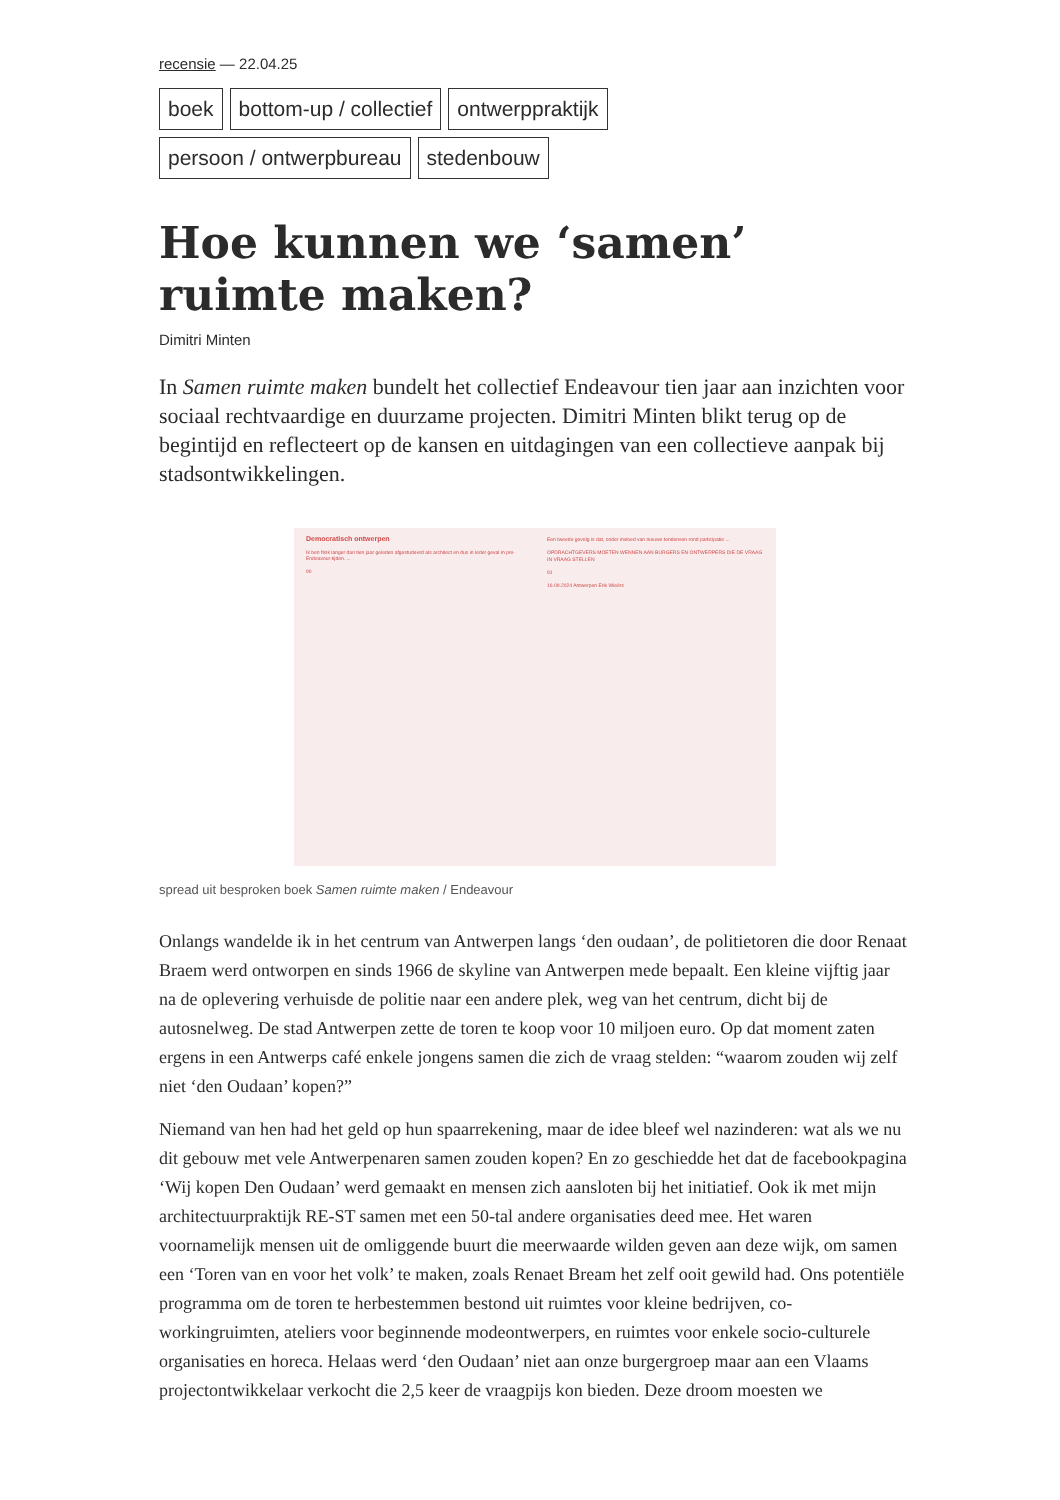recensie — 22.04.25
boek bottom-up / collectief ontwerppraktijk persoon / ontwerpbureau stedenbouw
Hoe kunnen we ‘samen’ ruimte maken?
Dimitri Minten
In Samen ruimte maken bundelt het collectief Endeavour tien jaar aan inzichten voor sociaal rechtvaardige en duurzame projecten. Dimitri Minten blikt terug op de begintijd en reflecteert op de kansen en uitdagingen van een collectieve aanpak bij stadsontwikkelingen.
Democratisch ontwerpen
Ik ben flink langer dan tien jaar geleden afgestudeerd als architect en dus in leder geval in pre-Endeavour-tijden. ...
90
Een tweede gevolg is dat, onder invloed van nieuwe tendensen rond participatie ...
OPDRACHTGEVERS MOETEN WENNEN AAN BURGERS EN ONTWERPERS DIE DE VRAAG IN VRAAG STELLEN
91
16.09.2024 Antwerpen Erik Wieërs
spread uit besproken boek Samen ruimte maken / Endeavour
Onlangs wandelde ik in het centrum van Antwerpen langs ‘den oudaan’, de politietoren die door Renaat Braem werd ontworpen en sinds 1966 de skyline van Antwerpen mede bepaalt. Een kleine vijftig jaar na de oplevering verhuisde de politie naar een andere plek, weg van het centrum, dicht bij de autosnelweg. De stad Antwerpen zette de toren te koop voor 10 miljoen euro. Op dat moment zaten ergens in een Antwerps café enkele jongens samen die zich de vraag stelden: “waarom zouden wij zelf niet ‘den Oudaan’ kopen?”
Niemand van hen had het geld op hun spaarrekening, maar de idee bleef wel nazinderen: wat als we nu dit gebouw met vele Antwerpenaren samen zouden kopen? En zo geschiedde het dat de facebookpagina ‘Wij kopen Den Oudaan’ werd gemaakt en mensen zich aansloten bij het initiatief. Ook ik met mijn architectuurpraktijk RE-ST samen met een 50-tal andere organisaties deed mee. Het waren voornamelijk mensen uit de omliggende buurt die meerwaarde wilden geven aan deze wijk, om samen een ‘Toren van en voor het volk’ te maken, zoals Renaet Bream het zelf ooit gewild had. Ons potentiële programma om de toren te herbestemmen bestond uit ruimtes voor kleine bedrijven, co-workingruimten, ateliers voor beginnende modeontwerpers, en ruimtes voor enkele socio-culturele organisaties en horeca. Helaas werd ‘den Oudaan’ niet aan onze burgergroep maar aan een Vlaams projectontwikkelaar verkocht die 2,5 keer de vraagpijs kon bieden. Deze droom moesten we